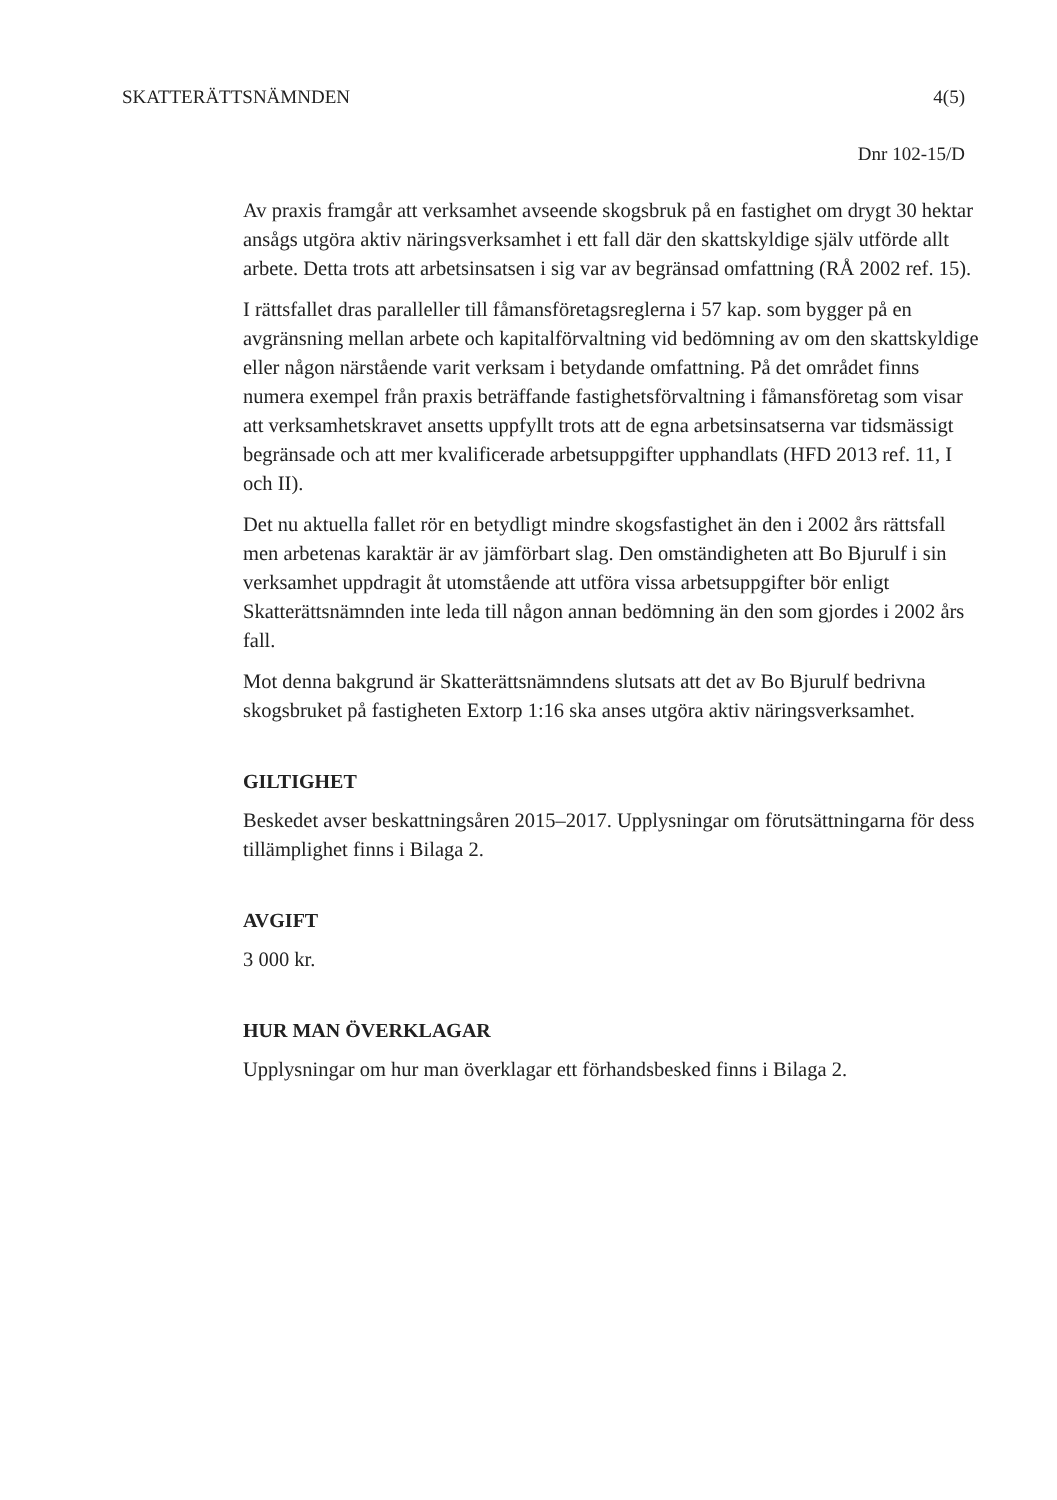SKATTERÄTTSNÄMNDEN 4(5)
Dnr 102-15/D
Av praxis framgår att verksamhet avseende skogsbruk på en fastighet om drygt 30 hektar ansågs utgöra aktiv näringsverksamhet i ett fall där den skattskyldige själv utförde allt arbete. Detta trots att arbetsinsatsen i sig var av begränsad omfattning (RÅ 2002 ref. 15).
I rättsfallet dras paralleller till fåmansföretagsreglerna i 57 kap. som bygger på en avgränsning mellan arbete och kapitalförvaltning vid bedömning av om den skattskyldige eller någon närstående varit verksam i betydande omfattning. På det området finns numera exempel från praxis beträffande fastighetsförvaltning i fåmansföretag som visar att verksamhetskravet ansetts uppfyllt trots att de egna arbetsinsatserna var tidsmässigt begränsade och att mer kvalificerade arbetsuppgifter upphandlats (HFD 2013 ref. 11, I och II).
Det nu aktuella fallet rör en betydligt mindre skogsfastighet än den i 2002 års rättsfall men arbetenas karaktär är av jämförbart slag. Den omständigheten att Bo Bjurulf i sin verksamhet uppdragit åt utomstående att utföra vissa arbetsuppgifter bör enligt Skatterättsnämnden inte leda till någon annan bedömning än den som gjordes i 2002 års fall.
Mot denna bakgrund är Skatterättsnämndens slutsats att det av Bo Bjurulf bedrivna skogsbruket på fastigheten Extorp 1:16 ska anses utgöra aktiv näringsverksamhet.
GILTIGHET
Beskedet avser beskattningsåren 2015–2017. Upplysningar om förutsättningarna för dess tillämplighet finns i Bilaga 2.
AVGIFT
3 000 kr.
HUR MAN ÖVERKLAGAR
Upplysningar om hur man överklagar ett förhandsbesked finns i Bilaga 2.